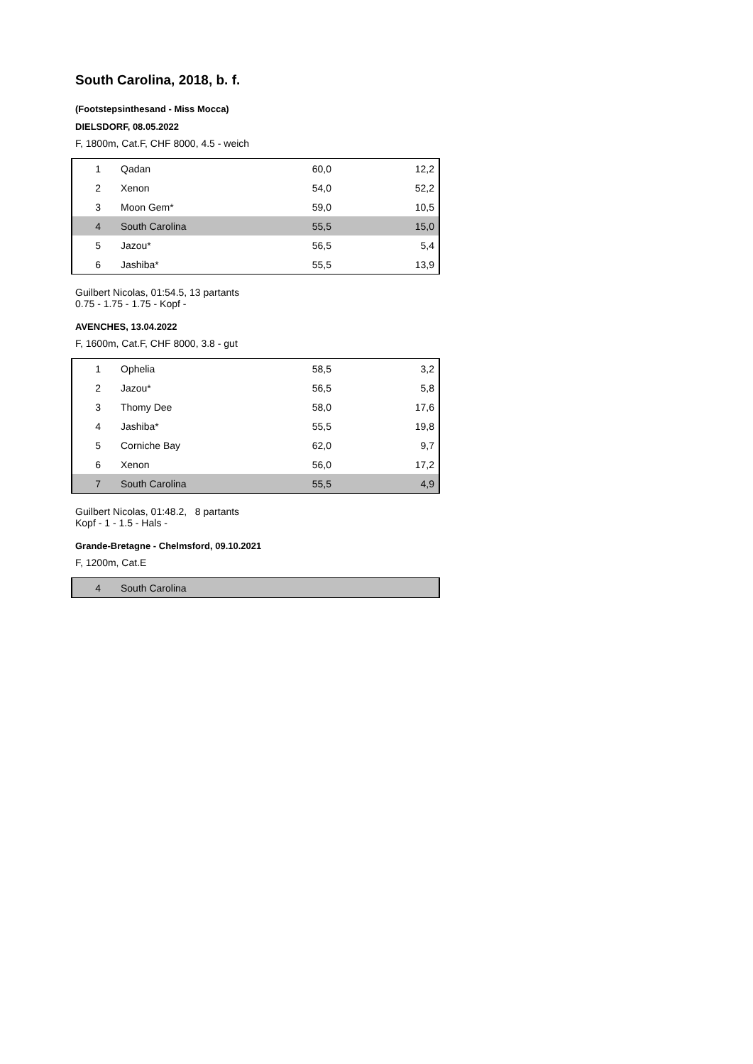South Carolina, 2018, b. f.
(Footstepsinthesand - Miss Mocca)
DIELSDORF, 08.05.2022
F, 1800m, Cat.F, CHF 8000, 4.5 - weich
| 1 | Qadan | 60,0 | 12,2 |
| 2 | Xenon | 54,0 | 52,2 |
| 3 | Moon Gem* | 59,0 | 10,5 |
| 4 | South Carolina | 55,5 | 15,0 |
| 5 | Jazou* | 56,5 | 5,4 |
| 6 | Jashiba* | 55,5 | 13,9 |
Guilbert Nicolas, 01:54.5, 13 partants
0.75 - 1.75 - 1.75 - Kopf -
AVENCHES, 13.04.2022
F, 1600m, Cat.F, CHF 8000, 3.8 - gut
| 1 | Ophelia | 58,5 | 3,2 |
| 2 | Jazou* | 56,5 | 5,8 |
| 3 | Thomy Dee | 58,0 | 17,6 |
| 4 | Jashiba* | 55,5 | 19,8 |
| 5 | Corniche Bay | 62,0 | 9,7 |
| 6 | Xenon | 56,0 | 17,2 |
| 7 | South Carolina | 55,5 | 4,9 |
Guilbert Nicolas, 01:48.2, 8 partants
Kopf - 1 - 1.5 - Hals -
Grande-Bretagne - Chelmsford, 09.10.2021
F, 1200m, Cat.E
| 4 | South Carolina |